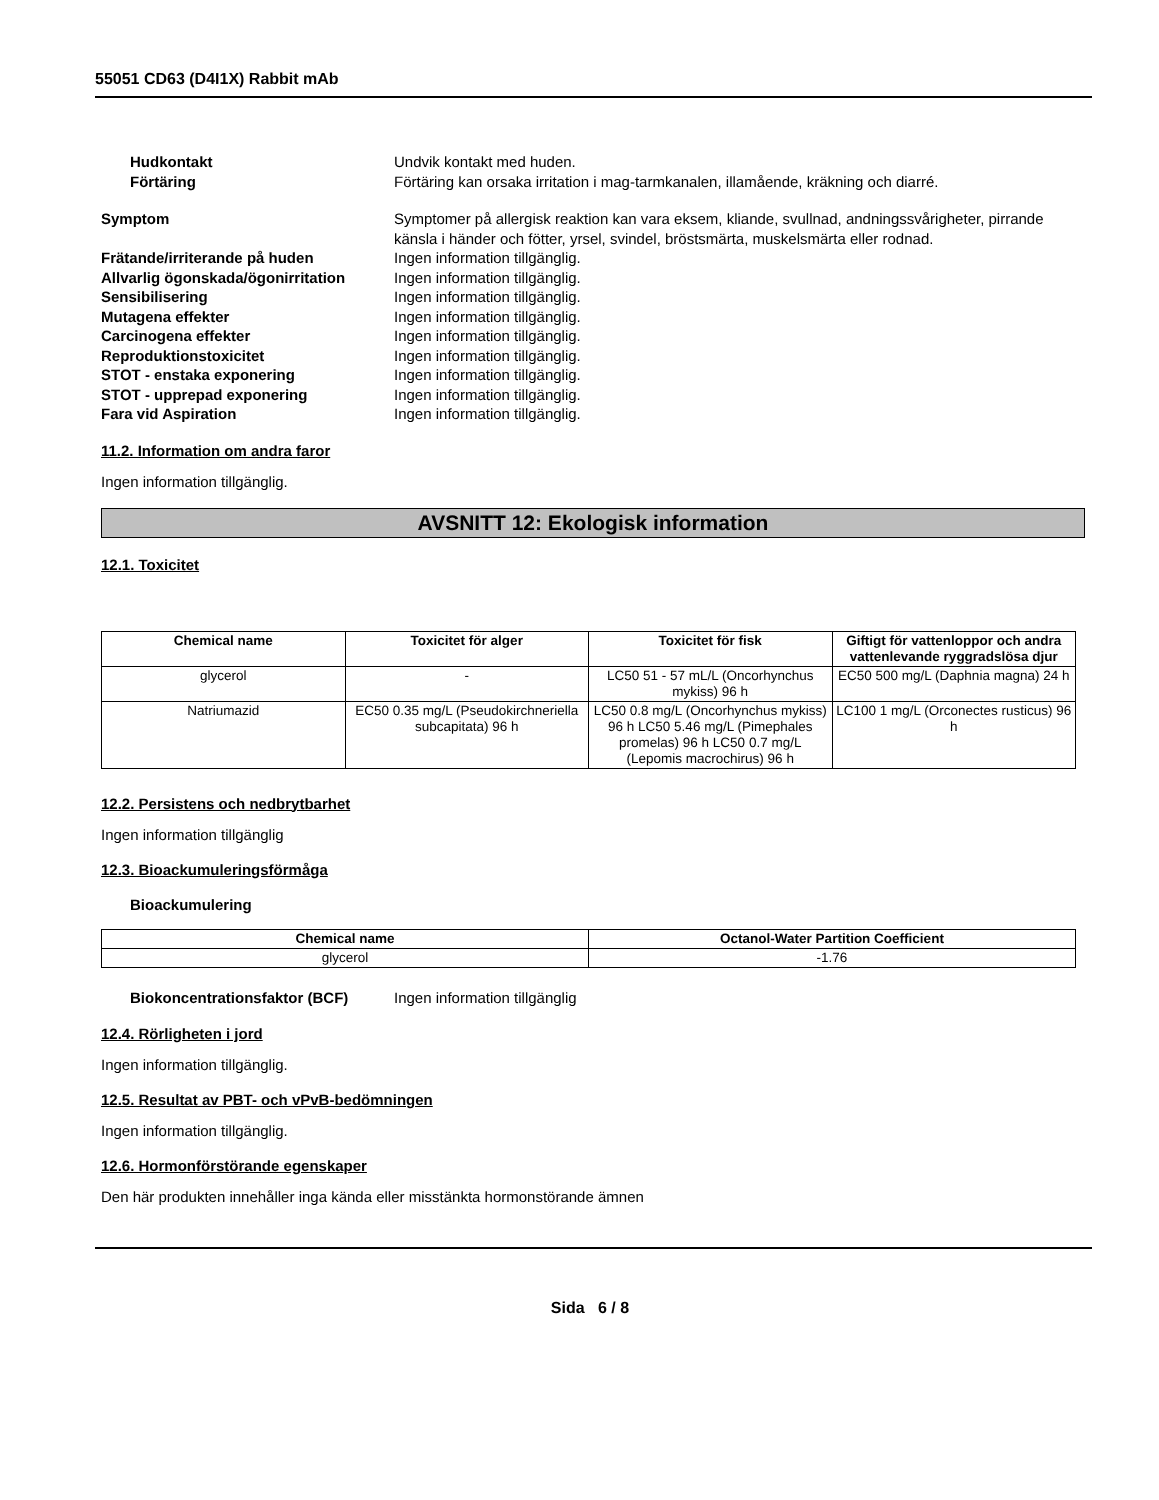55051 CD63 (D4I1X) Rabbit mAb
Hudkontakt Undvik kontakt med huden.
Förtäring Förtäring kan orsaka irritation i mag-tarmkanalen, illamående, kräkning och diarré.
Symptom Symptomer på allergisk reaktion kan vara eksem, kliande, svullnad, andningssvårigheter, pirrande känsla i händer och fötter, yrsel, svindel, bröstsmärta, muskelsmärta eller rodnad.
Frätande/irriterande på huden Ingen information tillgänglig.
Allvarlig ögonskada/ögonirritation
Ingen information tillgänglig.
Sensibilisering Ingen information tillgänglig.
Mutagena effekter Ingen information tillgänglig.
Carcinogena effekter Ingen information tillgänglig.
Reproduktionstoxicitet Ingen information tillgänglig.
STOT - enstaka exponering Ingen information tillgänglig.
STOT - upprepad exponering Ingen information tillgänglig.
Fara vid Aspiration Ingen information tillgänglig.
11.2. Information om andra faror
Ingen information tillgänglig.
AVSNITT 12: Ekologisk information
12.1. Toxicitet
| Chemical name | Toxicitet för alger | Toxicitet för fisk | Giftigt för vattenloppor och andra vattenlevande ryggradslösa djur |
| --- | --- | --- | --- |
| glycerol | - | LC50 51 - 57 mL/L (Oncorhynchus mykiss) 96 h | EC50 500 mg/L (Daphnia magna) 24 h |
| Natriumazid | EC50 0.35 mg/L (Pseudokirchneriella subcapitata) 96 h | LC50 0.8 mg/L (Oncorhynchus mykiss) 96 h LC50 5.46 mg/L (Pimephales promelas) 96 h LC50 0.7 mg/L (Lepomis macrochirus) 96 h | LC100 1 mg/L (Orconectes rusticus) 96 h |
12.2. Persistens och nedbrytbarhet
Ingen information tillgänglig
12.3. Bioackumuleringsförmåga
Bioackumulering
| Chemical name | Octanol-Water Partition Coefficient |
| --- | --- |
| glycerol | -1.76 |
Biokoncentrationsfaktor (BCF) Ingen information tillgänglig
12.4. Rörligheten i jord
Ingen information tillgänglig.
12.5. Resultat av PBT- och vPvB-bedömningen
Ingen information tillgänglig.
12.6. Hormonförstörande egenskaper
Den här produkten innehåller inga kända eller misstänkta hormonstörande ämnen
Sida 6 / 8